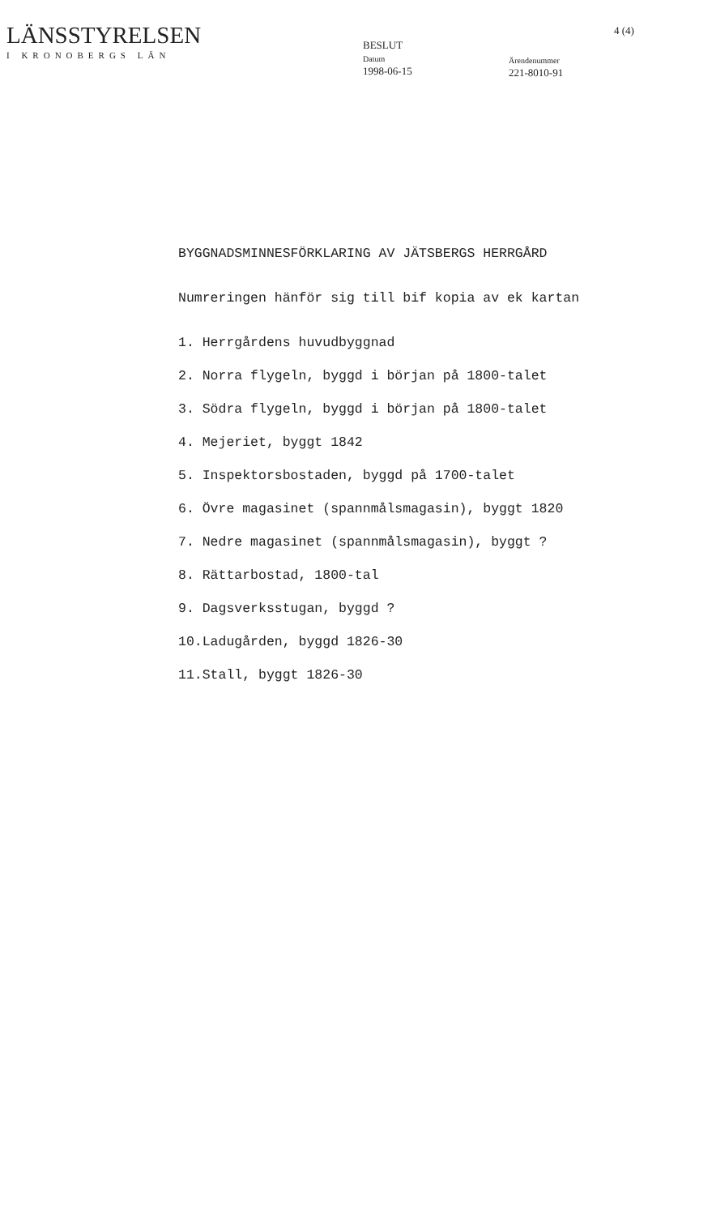LÄNSSTYRELSEN
I KRONOBERGS LÄN
BESLUT
Datum
1998-06-15
Ärendenummer
221-8010-91
4 (4)
BYGGNADSMINNESFÖRKLARING AV JÄTSBERGS HERRGÅRD
Numreringen hänför sig till bif kopia av ek kartan
1. Herrgårdens huvudbyggnad
2. Norra flygeln, byggd i början på 1800-talet
3. Södra flygeln, byggd i början på 1800-talet
4. Mejeriet, byggt 1842
5. Inspektorsbostaden, byggd på 1700-talet
6. Övre magasinet (spannmålsmagasin), byggt 1820
7. Nedre magasinet (spannmålsmagasin), byggt ?
8. Rättarbostad, 1800-tal
9. Dagsverksstugan, byggd ?
10.Ladugården, byggd 1826-30
11.Stall, byggt 1826-30